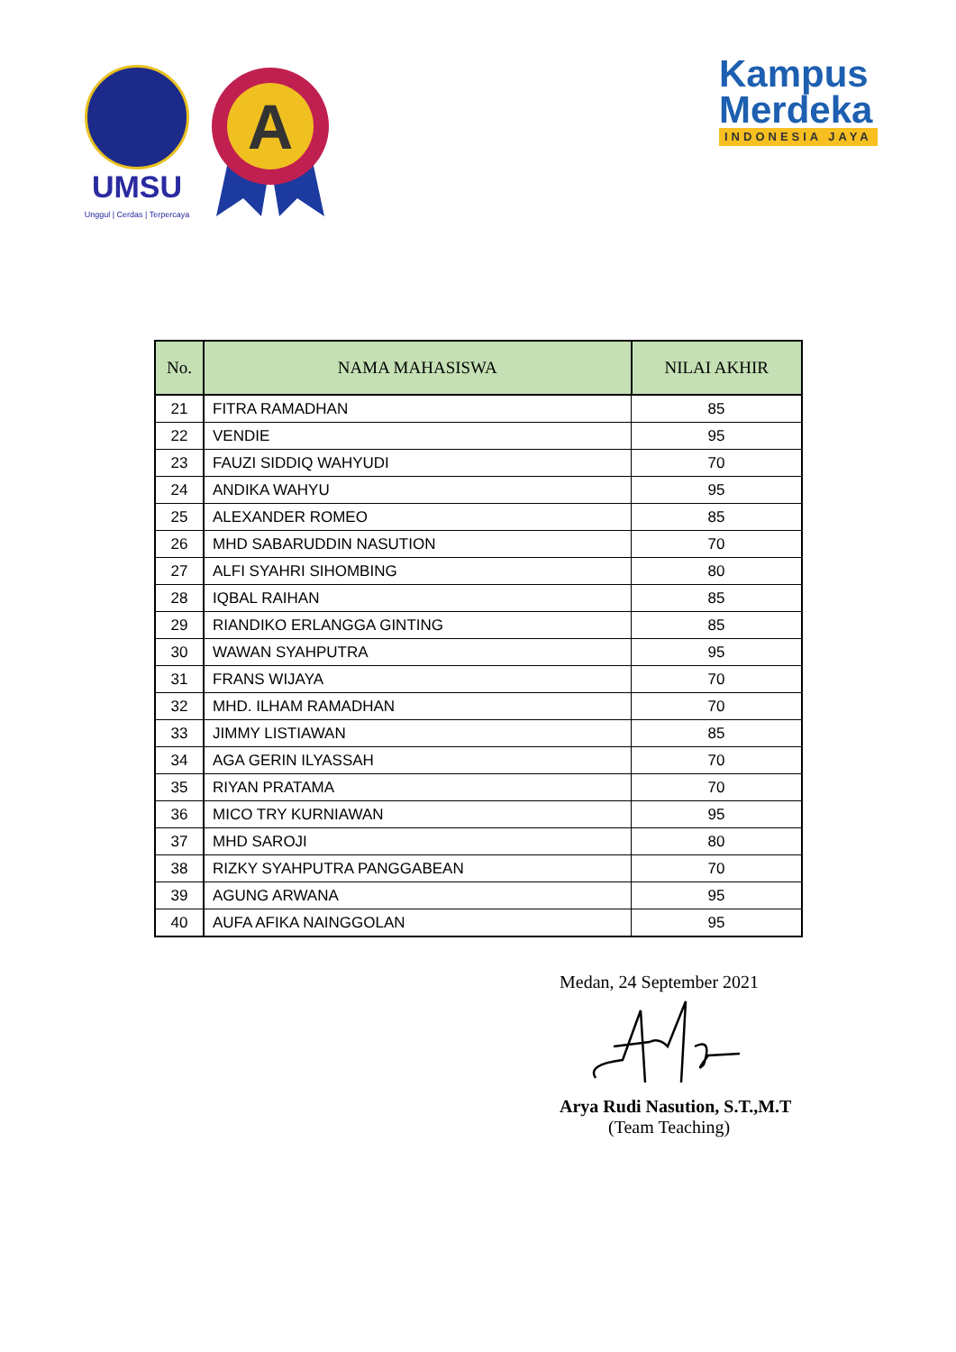UMSU
Unggul | Cerdas | Terpercaya
A
Kampus
Merdeka
INDONESIA JAYA
| No. | NAMA MAHASISWA | NILAI AKHIR |
| --- | --- | --- |
| 21 | FITRA RAMADHAN | 85 |
| 22 | VENDIE | 95 |
| 23 | FAUZI SIDDIQ WAHYUDI | 70 |
| 24 | ANDIKA WAHYU | 95 |
| 25 | ALEXANDER ROMEO | 85 |
| 26 | MHD SABARUDDIN NASUTION | 70 |
| 27 | ALFI SYAHRI SIHOMBING | 80 |
| 28 | IQBAL RAIHAN | 85 |
| 29 | RIANDIKO ERLANGGA GINTING | 85 |
| 30 | WAWAN SYAHPUTRA | 95 |
| 31 | FRANS WIJAYA | 70 |
| 32 | MHD. ILHAM RAMADHAN | 70 |
| 33 | JIMMY LISTIAWAN | 85 |
| 34 | AGA GERIN ILYASSAH | 70 |
| 35 | RIYAN PRATAMA | 70 |
| 36 | MICO TRY KURNIAWAN | 95 |
| 37 | MHD SAROJI | 80 |
| 38 | RIZKY SYAHPUTRA PANGGABEAN | 70 |
| 39 | AGUNG ARWANA | 95 |
| 40 | AUFA AFIKA NAINGGOLAN | 95 |
Medan, 24 September 2021
Arya Rudi Nasution, S.T.,M.T
(Team Teaching)